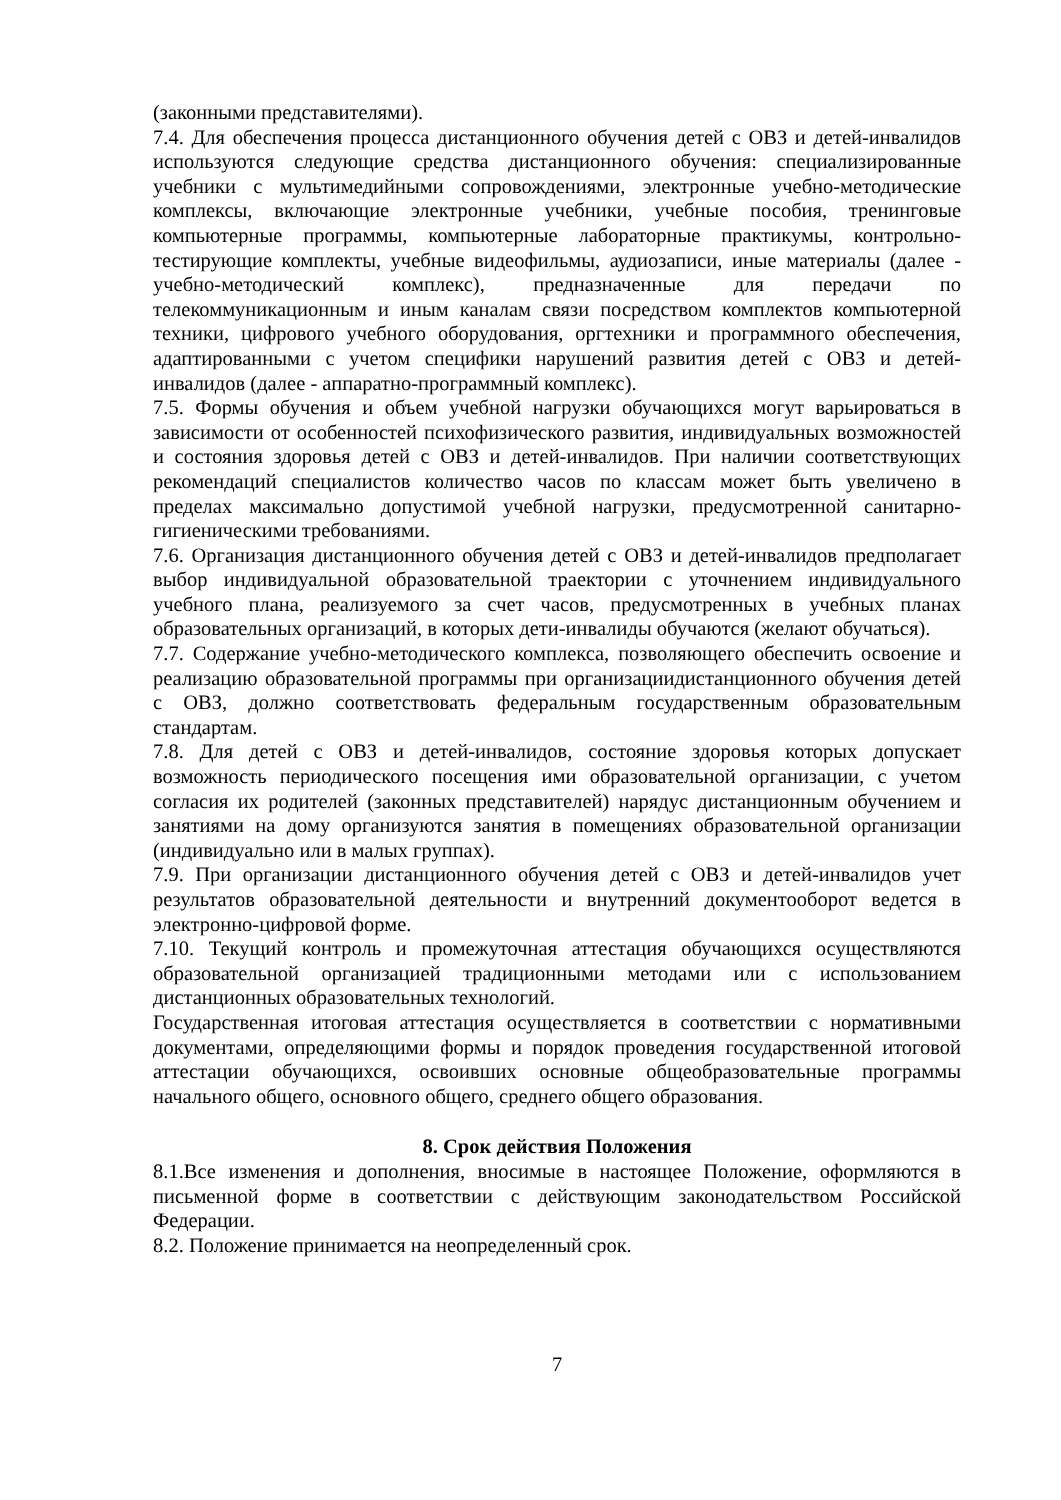(законными представителями).
7.4. Для обеспечения процесса дистанционного обучения детей с ОВЗ и детей-инвалидов используются следующие средства дистанционного обучения: специализированные учебники с мультимедийными сопровождениями, электронные учебно-методические комплексы, включающие электронные учебники, учебные пособия, тренинговые компьютерные программы, компьютерные лабораторные практикумы, контрольно-тестирующие комплекты, учебные видеофильмы, аудиозаписи, иные материалы (далее - учебно-методический комплекс), предназначенные для передачи по телекоммуникационным и иным каналам связи посредством комплектов компьютерной техники, цифрового учебного оборудования, оргтехники и программного обеспечения, адаптированными с учетом специфики нарушений развития детей с ОВЗ и детей- инвалидов (далее - аппаратно-программный комплекс).
7.5. Формы обучения и объем учебной нагрузки обучающихся могут варьироваться в зависимости от особенностей психофизического развития, индивидуальных возможностей и состояния здоровья детей с ОВЗ и детей-инвалидов. При наличии соответствующих рекомендаций специалистов количество часов по классам может быть увеличено в пределах максимально допустимой учебной нагрузки, предусмотренной санитарно-гигиеническими требованиями.
7.6. Организация дистанционного обучения детей с ОВЗ и детей-инвалидов предполагает выбор индивидуальной образовательной траектории с уточнением индивидуального учебного плана, реализуемого за счет часов, предусмотренных в учебных планах образовательных организаций, в которых дети-инвалиды обучаются (желают обучаться).
7.7. Содержание учебно-методического комплекса, позволяющего обеспечить освоение и реализацию образовательной программы при организациидистанционного обучения детей с ОВЗ, должно соответствовать федеральным государственным образовательным стандартам.
7.8. Для детей с ОВЗ и детей-инвалидов, состояние здоровья которых допускает возможность периодического посещения ими образовательной организации, с учетом согласия их родителей (законных представителей) нарядус дистанционным обучением и занятиями на дому организуются занятия в помещениях образовательной организации (индивидуально или в малых группах).
7.9. При организации дистанционного обучения детей с ОВЗ и детей-инвалидов учет результатов образовательной деятельности и внутренний документооборот ведется в электронно-цифровой форме.
7.10. Текущий контроль и промежуточная аттестация обучающихся осуществляются образовательной организацией традиционными методами или с использованием дистанционных образовательных технологий.
Государственная итоговая аттестация осуществляется в соответствии с нормативными документами, определяющими формы и порядок проведения государственной итоговой аттестации обучающихся, освоивших основные общеобразовательные программы начального общего, основного общего, среднего общего образования.
8. Срок действия Положения
8.1.Все изменения и дополнения, вносимые в настоящее Положение, оформляются в письменной форме в соответствии с действующим законодательством Российской Федерации.
8.2. Положение принимается на неопределенный срок.
7